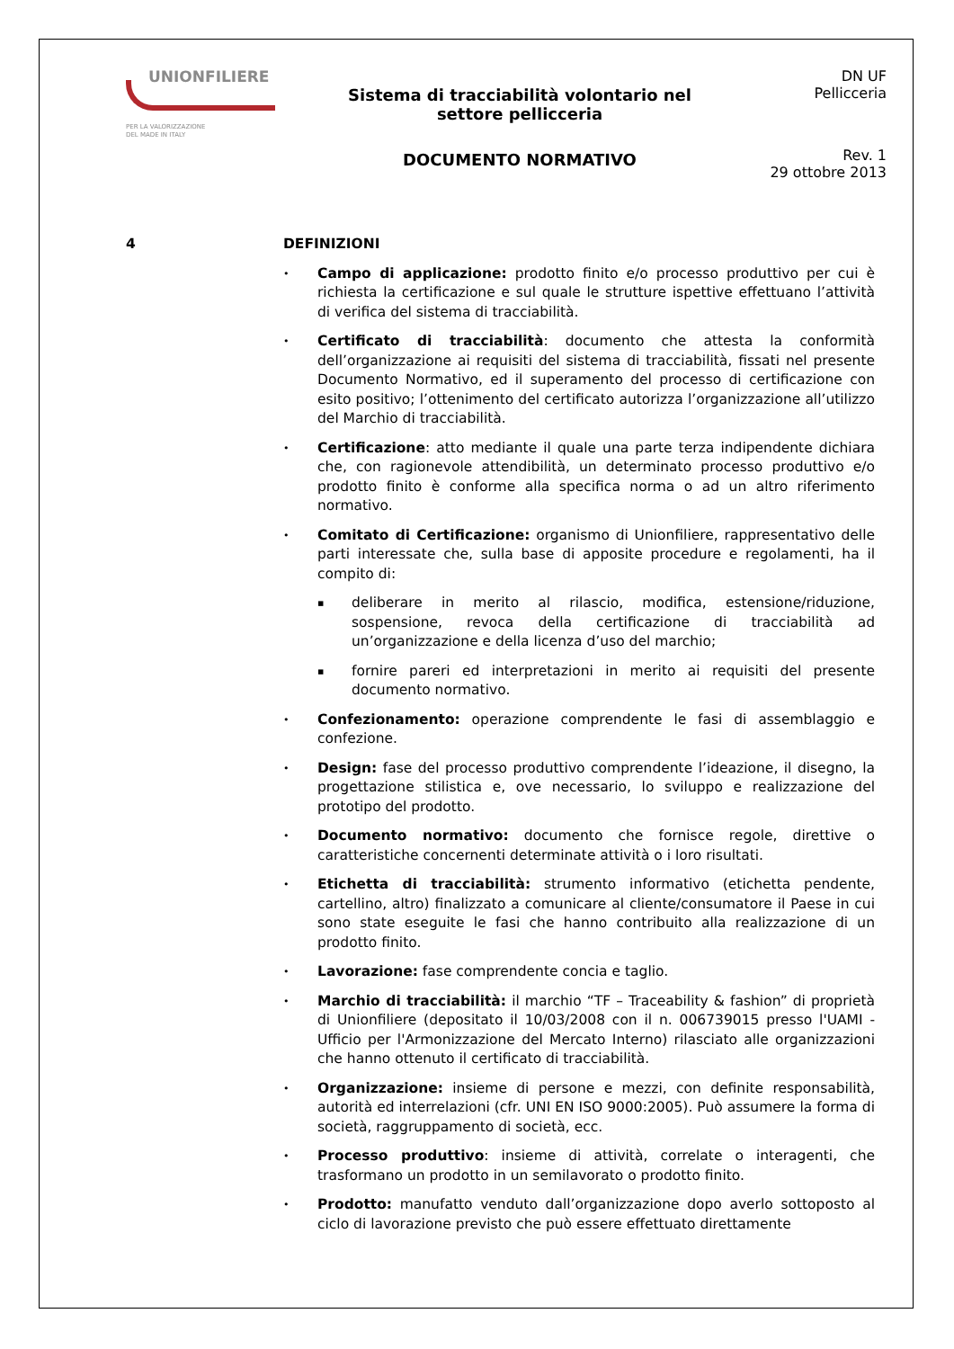UNIONFILIERE
PER LA VALORIZZAZIONE
DEL MADE IN ITALY
Sistema di tracciabilità volontario nel
settore pellicceria
DOCUMENTO NORMATIVO
DN UF
Pellicceria
Rev. 1
29 ottobre 2013
4 DEFINIZIONI
• Campo di applicazione: prodotto finito e/o processo produttivo per cui è richiesta la certificazione e sul quale le strutture ispettive effettuano l’attività di verifica del sistema di tracciabilità.
• Certificato di tracciabilità: documento che attesta la conformità dell’organizzazione ai requisiti del sistema di tracciabilità, fissati nel presente Documento Normativo, ed il superamento del processo di certificazione con esito positivo; l’ottenimento del certificato autorizza l’organizzazione all’utilizzo del Marchio di tracciabilità.
• Certificazione: atto mediante il quale una parte terza indipendente dichiara che, con ragionevole attendibilità, un determinato processo produttivo e/o prodotto finito è conforme alla specifica norma o ad un altro riferimento normativo.
• Comitato di Certificazione: organismo di Unionfiliere, rappresentativo delle parti interessate che, sulla base di apposite procedure e regolamenti, ha il compito di:
▪ deliberare in merito al rilascio, modifica, estensione/riduzione, sospensione, revoca della certificazione di tracciabilità ad un’organizzazione e della licenza d’uso del marchio;
▪ fornire pareri ed interpretazioni in merito ai requisiti del presente documento normativo.
• Confezionamento: operazione comprendente le fasi di assemblaggio e confezione.
• Design: fase del processo produttivo comprendente l’ideazione, il disegno, la progettazione stilistica e, ove necessario, lo sviluppo e realizzazione del prototipo del prodotto.
• Documento normativo: documento che fornisce regole, direttive o caratteristiche concernenti determinate attività o i loro risultati.
• Etichetta di tracciabilità: strumento informativo (etichetta pendente, cartellino, altro) finalizzato a comunicare al cliente/consumatore il Paese in cui sono state eseguite le fasi che hanno contribuito alla realizzazione di un prodotto finito.
• Lavorazione: fase comprendente concia e taglio.
• Marchio di tracciabilità: il marchio “TF – Traceability & fashion” di proprietà di Unionfiliere (depositato il 10/03/2008 con il n. 006739015 presso l'UAMI - Ufficio per l'Armonizzazione del Mercato Interno) rilasciato alle organizzazioni che hanno ottenuto il certificato di tracciabilità.
• Organizzazione: insieme di persone e mezzi, con definite responsabilità, autorità ed interrelazioni (cfr. UNI EN ISO 9000:2005). Può assumere la forma di società, raggruppamento di società, ecc.
• Processo produttivo: insieme di attività, correlate o interagenti, che trasformano un prodotto in un semilavorato o prodotto finito.
• Prodotto: manufatto venduto dall’organizzazione dopo averlo sottoposto al ciclo di lavorazione previsto che può essere effettuato direttamente